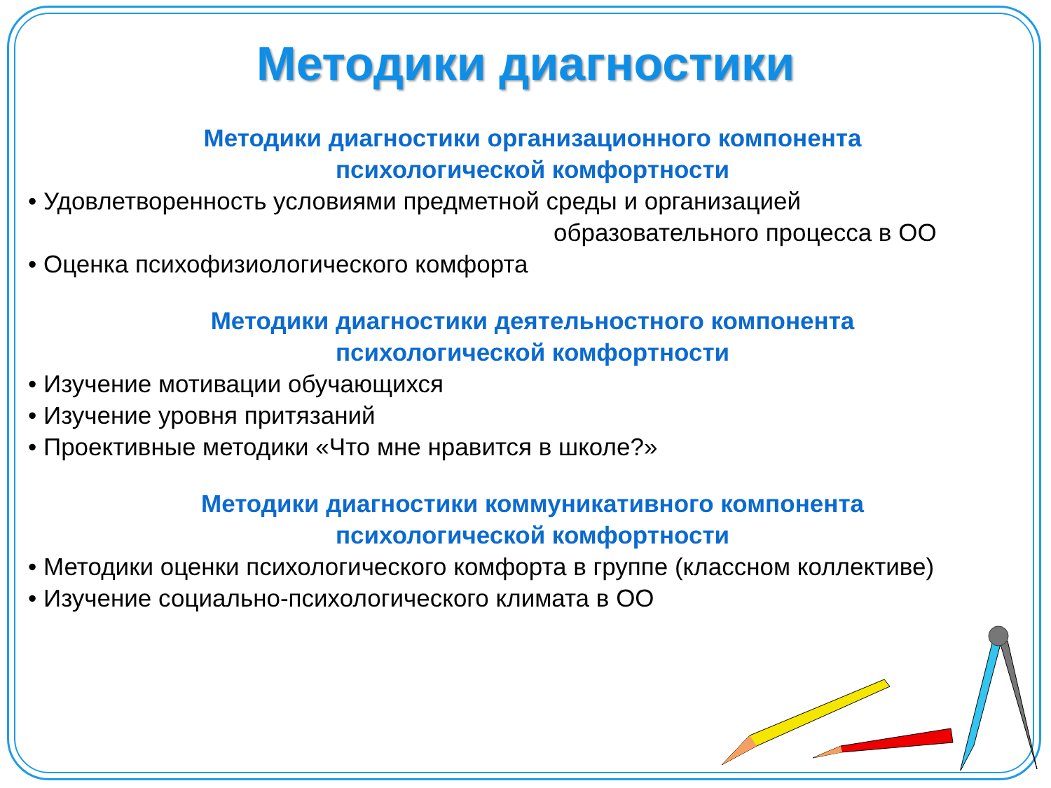Методики диагностики
Методики диагностики организационного компонента
психологической комфортности
• Удовлетворенность условиями предметной среды и организацией
образовательного процесса в ОО
• Оценка психофизиологического комфорта
Методики диагностики деятельностного компонента
психологической комфортности
• Изучение мотивации обучающихся
• Изучение уровня притязаний
• Проективные методики «Что мне нравится в школе?»
Методики диагностики коммуникативного компонента
психологической комфортности
• Методики оценки психологического комфорта в группе (классном коллективе)
• Изучение социально-психологического климата в ОО